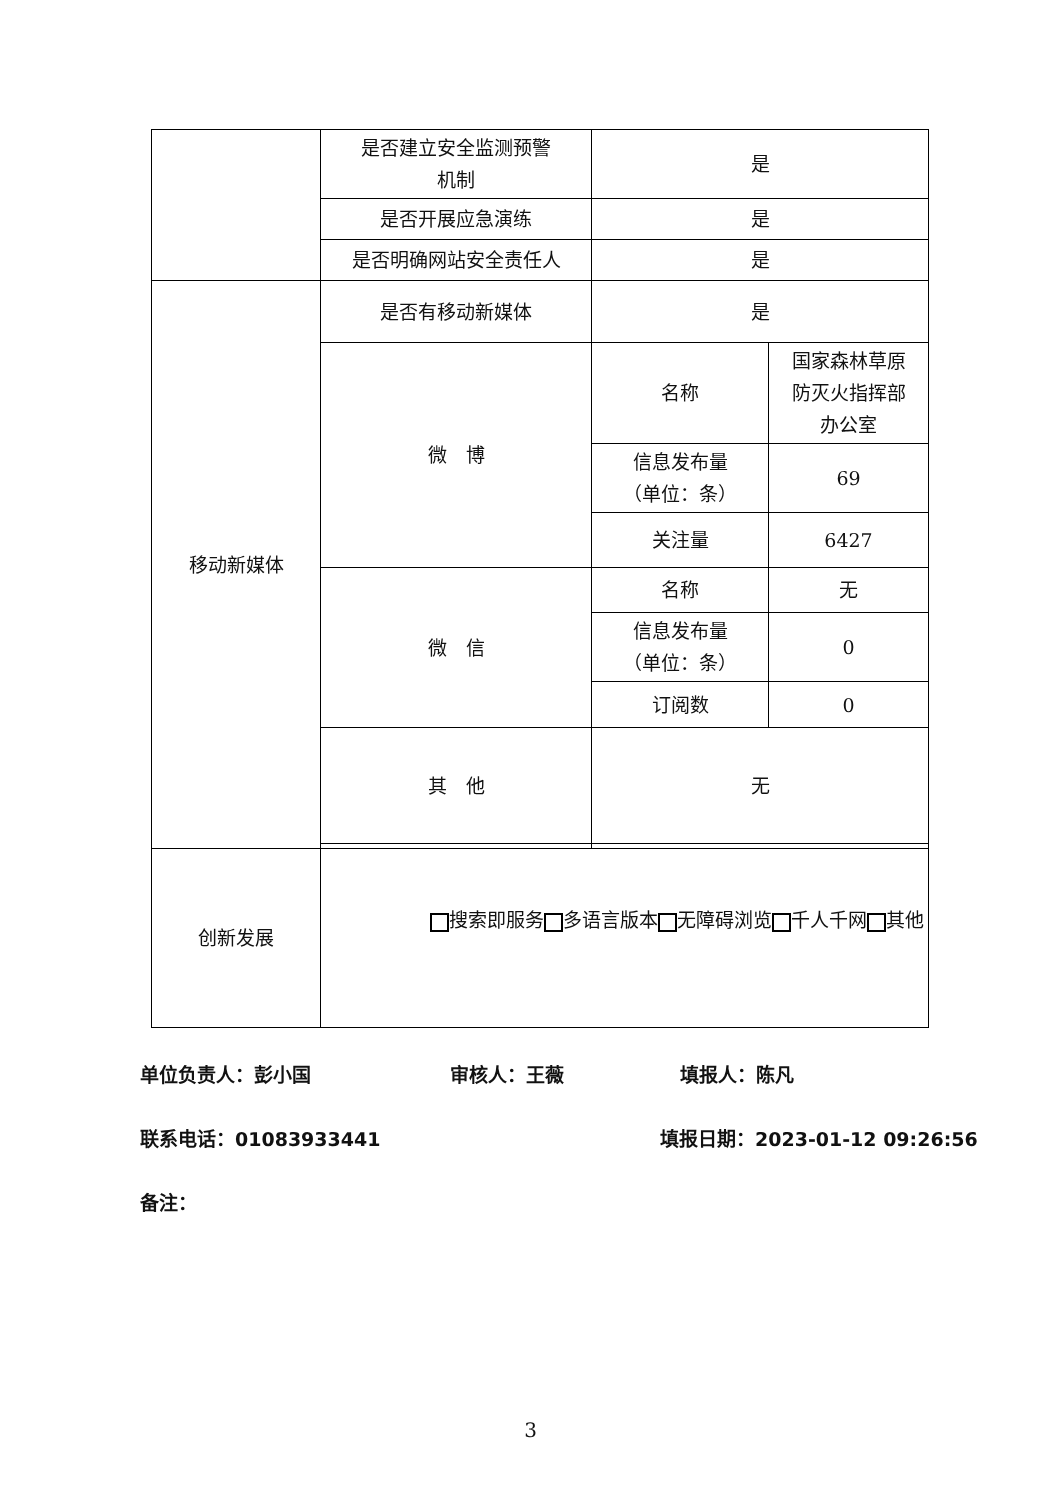| | 是否建立安全监测预警 机制 | 是 | |
| | 是否开展应急演练 | 是 | |
| | 是否明确网站安全责任人 | 是 | |
| 移动新媒体 | 是否有移动新媒体 | 是 | |
| | 微 博 | 名称 | 国家森林草原 防灭火指挥部 办公室 |
| | | 信息发布量 （单位：条） | 69 |
| | | 关注量 | 6427 |
| | 微 信 | 名称 | 无 |
| | | 信息发布量 （单位：条） | 0 |
| | | 订阅数 | 0 |
| | 其 他 | 无 | |
| 创新发展 | 搜索即服务 多语言版本 无障碍浏览 千人千网 其他 | | |
单位负责人：彭小国 审核人：王薇 填报人：陈凡
联系电话：01083933441 填报日期：2023-01-12 09:26:56
备注：
3